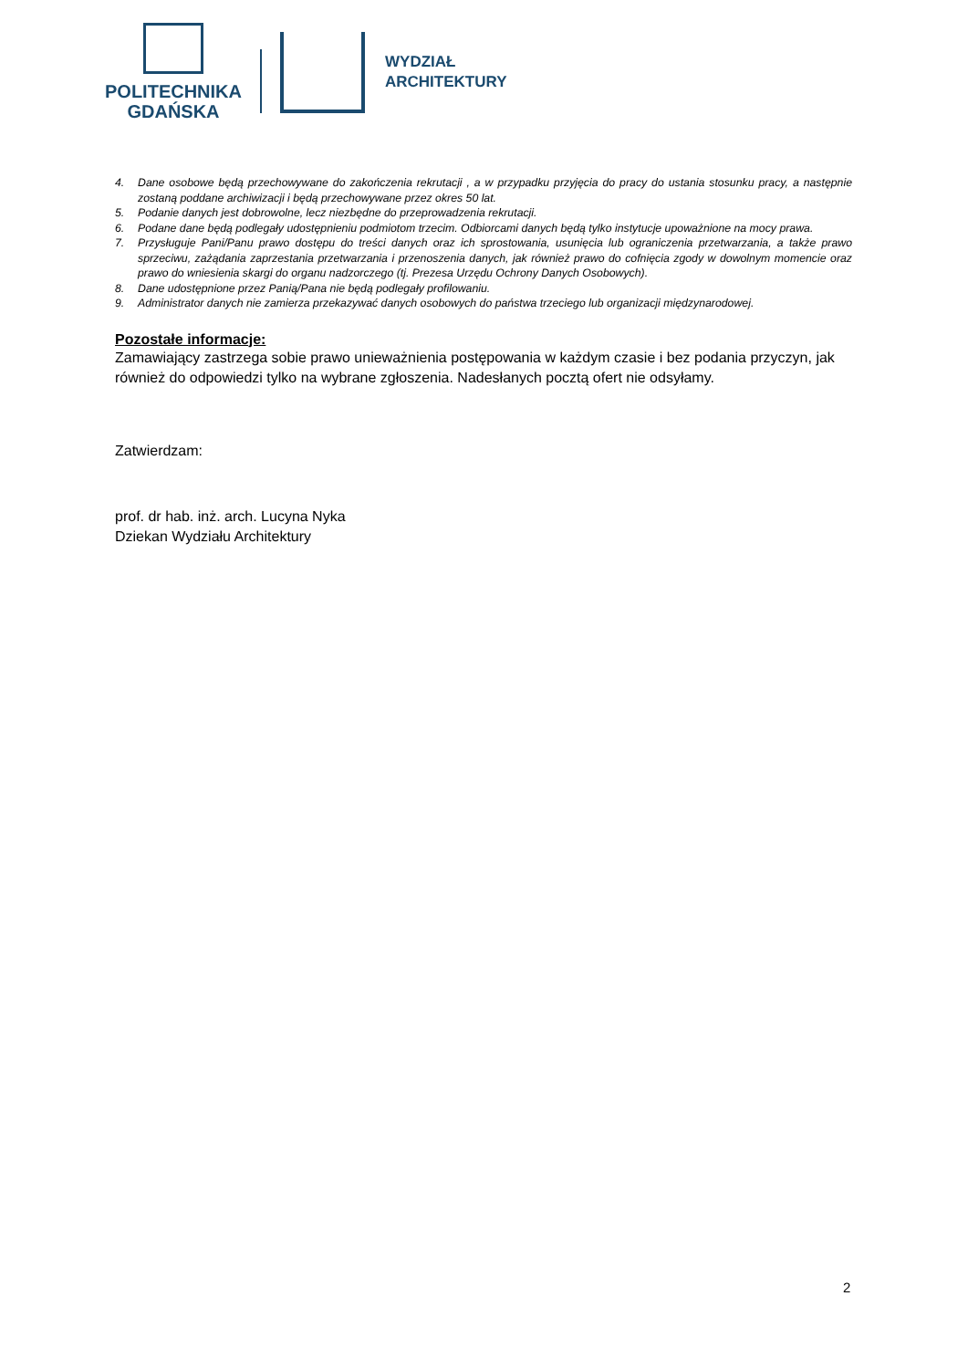POLITECHNIKA
GDAŃSKA
WYDZIAŁ
ARCHITEKTURY
4. Dane osobowe będą przechowywane do zakończenia rekrutacji , a w przypadku przyjęcia do pracy do ustania stosunku pracy, a następnie zostaną poddane archiwizacji i będą przechowywane przez okres 50 lat.
5. Podanie danych jest dobrowolne, lecz niezbędne do przeprowadzenia rekrutacji.
6. Podane dane będą podlegały udostępnieniu podmiotom trzecim. Odbiorcami danych będą tylko instytucje upoważnione na mocy prawa.
7. Przysługuje Pani/Panu prawo dostępu do treści danych oraz ich sprostowania, usunięcia lub ograniczenia przetwarzania, a także prawo sprzeciwu, zażądania zaprzestania przetwarzania i przenoszenia danych, jak również prawo do cofnięcia zgody w dowolnym momencie oraz prawo do wniesienia skargi do organu nadzorczego (tj. Prezesa Urzędu Ochrony Danych Osobowych).
8. Dane udostępnione przez Panią/Pana nie będą podlegały profilowaniu.
9. Administrator danych nie zamierza przekazywać danych osobowych do państwa trzeciego lub organizacji międzynarodowej.
Pozostałe informacje:
Zamawiający zastrzega sobie prawo unieważnienia postępowania w każdym czasie i bez podania przyczyn, jak również do odpowiedzi tylko na wybrane zgłoszenia. Nadesłanych pocztą ofert nie odsyłamy.
Zatwierdzam:
prof. dr hab. inż. arch. Lucyna Nyka
Dziekan Wydziału Architektury
2